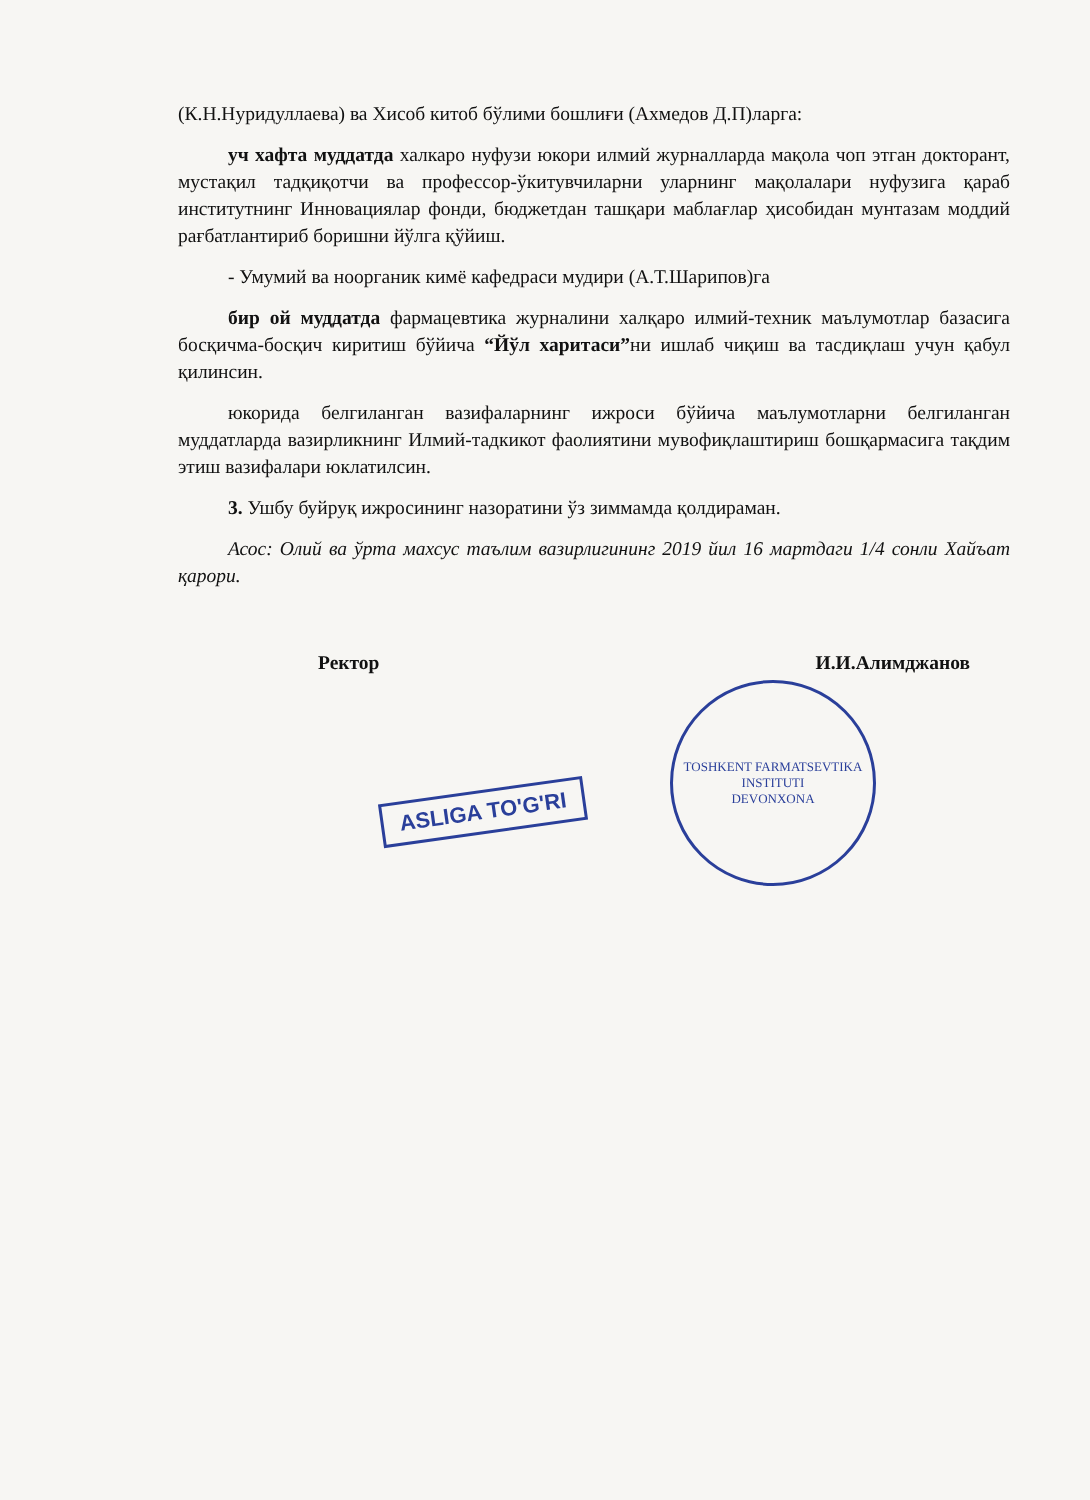(К.Н.Нуридуллаева) ва Хисоб китоб бўлими бошлиғи (Ахмедов Д.П)ларга:
уч хафта муддатда халкаро нуфузи юкори илмий журналларда мақола чоп этган докторант, мустақил тадқиқотчи ва профессор-ўкитувчиларни уларнинг мақолалари нуфузига қараб институтнинг Инновациялар фонди, бюджетдан ташқари маблағлар ҳисобидан мунтазам моддий рағбатлантириб боришни йўлга қўйиш.
- Умумий ва ноорганик кимё кафедраси мудири (А.Т.Шарипов)га
бир ой муддатда фармацевтика журналини халқаро илмий-техник маълумотлар базасига босқичма-босқич киритиш бўйича “Йўл харитаси”ни ишлаб чиқиш ва тасдиқлаш учун қабул қилинсин.
юкорида белгиланган вазифаларнинг ижроси бўйича маълумотларни белгиланган муддатларда вазирликнинг Илмий-тадкикот фаолиятини мувофиқлаштириш бошқармасига тақдим этиш вазифалари юклатилсин.
3. Ушбу буйруқ ижросининг назоратини ўз зиммамда қолдираман.
Асос: Олий ва ўрта махсус таълим вазирлигининг 2019 йил 16 мартдаги 1/4 сонли Хайъат қарори.
Ректор И.И.Алимджанов
TOSHKENT FARMATSEVTIKA INSTITUTI
DEVONXONA
ASLIGA TO'G'RI